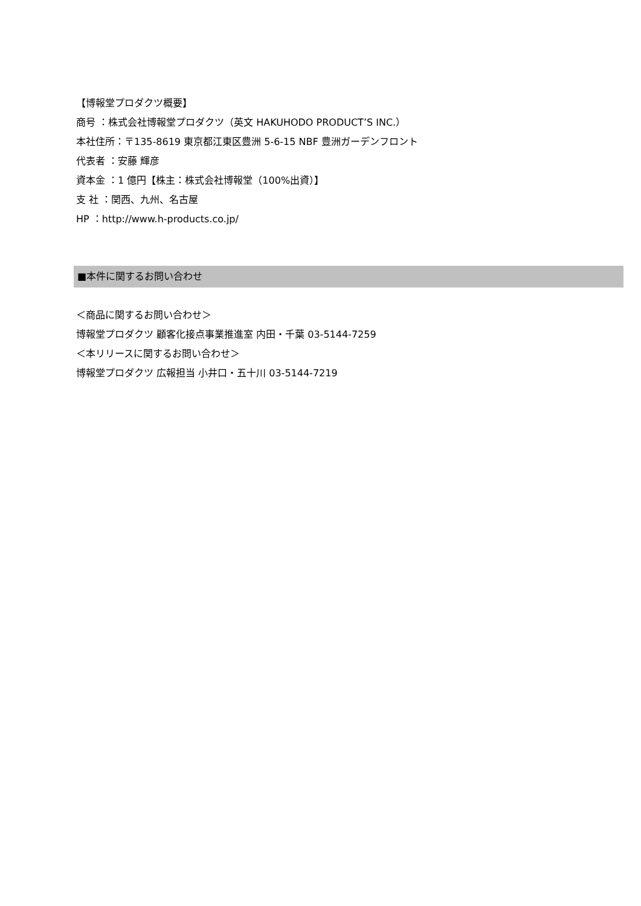【博報堂プロダクツ概要】
商号 ：株式会社博報堂プロダクツ（英文 HAKUHODO PRODUCT’S INC.）
本社住所：〒135-8619 東京都江東区豊洲 5-6-15 NBF 豊洲ガーデンフロント
代表者 ：安藤 輝彦
資本金 ：1 億円【株主：株式会社博報堂（100%出資）】
支 社 ：関西、九州、名古屋
HP ：http://www.h-products.co.jp/
■本件に関するお問い合わせ
＜商品に関するお問い合わせ＞
博報堂プロダクツ 顧客化接点事業推進室 内田・千葉 03-5144-7259
＜本リリースに関するお問い合わせ＞
博報堂プロダクツ 広報担当 小井口・五十川 03-5144-7219